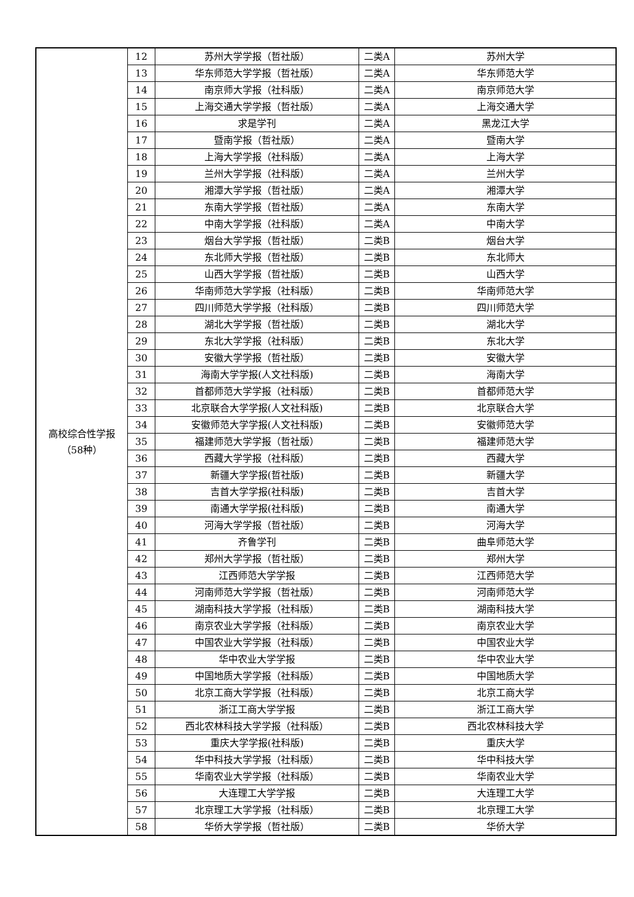| 高校综合性学报 （58种） | 12 | 苏州大学学报（哲社版） | 二类A | 苏州大学 |
| | 13 | 华东师范大学学报（哲社版） | 二类A | 华东师范大学 |
| | 14 | 南京师大学报（社科版） | 二类A | 南京师范大学 |
| | 15 | 上海交通大学学报（哲社版） | 二类A | 上海交通大学 |
| | 16 | 求是学刊 | 二类A | 黑龙江大学 |
| | 17 | 暨南学报（哲社版） | 二类A | 暨南大学 |
| | 18 | 上海大学学报（社科版） | 二类A | 上海大学 |
| | 19 | 兰州大学学报（社科版） | 二类A | 兰州大学 |
| | 20 | 湘潭大学学报（哲社版） | 二类A | 湘潭大学 |
| | 21 | 东南大学学报（哲社版） | 二类A | 东南大学 |
| | 22 | 中南大学学报（社科版） | 二类A | 中南大学 |
| | 23 | 烟台大学学报（哲社版） | 二类B | 烟台大学 |
| | 24 | 东北师大学报（哲社版） | 二类B | 东北师大 |
| | 25 | 山西大学学报（哲社版） | 二类B | 山西大学 |
| | 26 | 华南师范大学学报（社科版） | 二类B | 华南师范大学 |
| | 27 | 四川师范大学学报（社科版） | 二类B | 四川师范大学 |
| | 28 | 湖北大学学报（哲社版） | 二类B | 湖北大学 |
| | 29 | 东北大学学报（社科版） | 二类B | 东北大学 |
| | 30 | 安徽大学学报（哲社版） | 二类B | 安徽大学 |
| | 31 | 海南大学学报(人文社科版) | 二类B | 海南大学 |
| | 32 | 首都师范大学学报（社科版） | 二类B | 首都师范大学 |
| | 33 | 北京联合大学学报(人文社科版) | 二类B | 北京联合大学 |
| | 34 | 安徽师范大学学报(人文社科版) | 二类B | 安徽师范大学 |
| | 35 | 福建师范大学学报（哲社版） | 二类B | 福建师范大学 |
| | 36 | 西藏大学学报（社科版） | 二类B | 西藏大学 |
| | 37 | 新疆大学学报(哲社版) | 二类B | 新疆大学 |
| | 38 | 吉首大学学报(社科版) | 二类B | 吉首大学 |
| | 39 | 南通大学学报(社科版) | 二类B | 南通大学 |
| | 40 | 河海大学学报（哲社版） | 二类B | 河海大学 |
| | 41 | 齐鲁学刊 | 二类B | 曲阜师范大学 |
| | 42 | 郑州大学学报（哲社版） | 二类B | 郑州大学 |
| | 43 | 江西师范大学学报 | 二类B | 江西师范大学 |
| | 44 | 河南师范大学学报（哲社版） | 二类B | 河南师范大学 |
| | 45 | 湖南科技大学学报（社科版） | 二类B | 湖南科技大学 |
| | 46 | 南京农业大学学报（社科版） | 二类B | 南京农业大学 |
| | 47 | 中国农业大学学报（社科版） | 二类B | 中国农业大学 |
| | 48 | 华中农业大学学报 | 二类B | 华中农业大学 |
| | 49 | 中国地质大学学报（社科版） | 二类B | 中国地质大学 |
| | 50 | 北京工商大学学报（社科版） | 二类B | 北京工商大学 |
| | 51 | 浙江工商大学学报 | 二类B | 浙江工商大学 |
| | 52 | 西北农林科技大学学报（社科版） | 二类B | 西北农林科技大学 |
| | 53 | 重庆大学学报(社科版) | 二类B | 重庆大学 |
| | 54 | 华中科技大学学报（社科版） | 二类B | 华中科技大学 |
| | 55 | 华南农业大学学报（社科版） | 二类B | 华南农业大学 |
| | 56 | 大连理工大学学报 | 二类B | 大连理工大学 |
| | 57 | 北京理工大学学报（社科版） | 二类B | 北京理工大学 |
| | 58 | 华侨大学学报（哲社版） | 二类B | 华侨大学 |